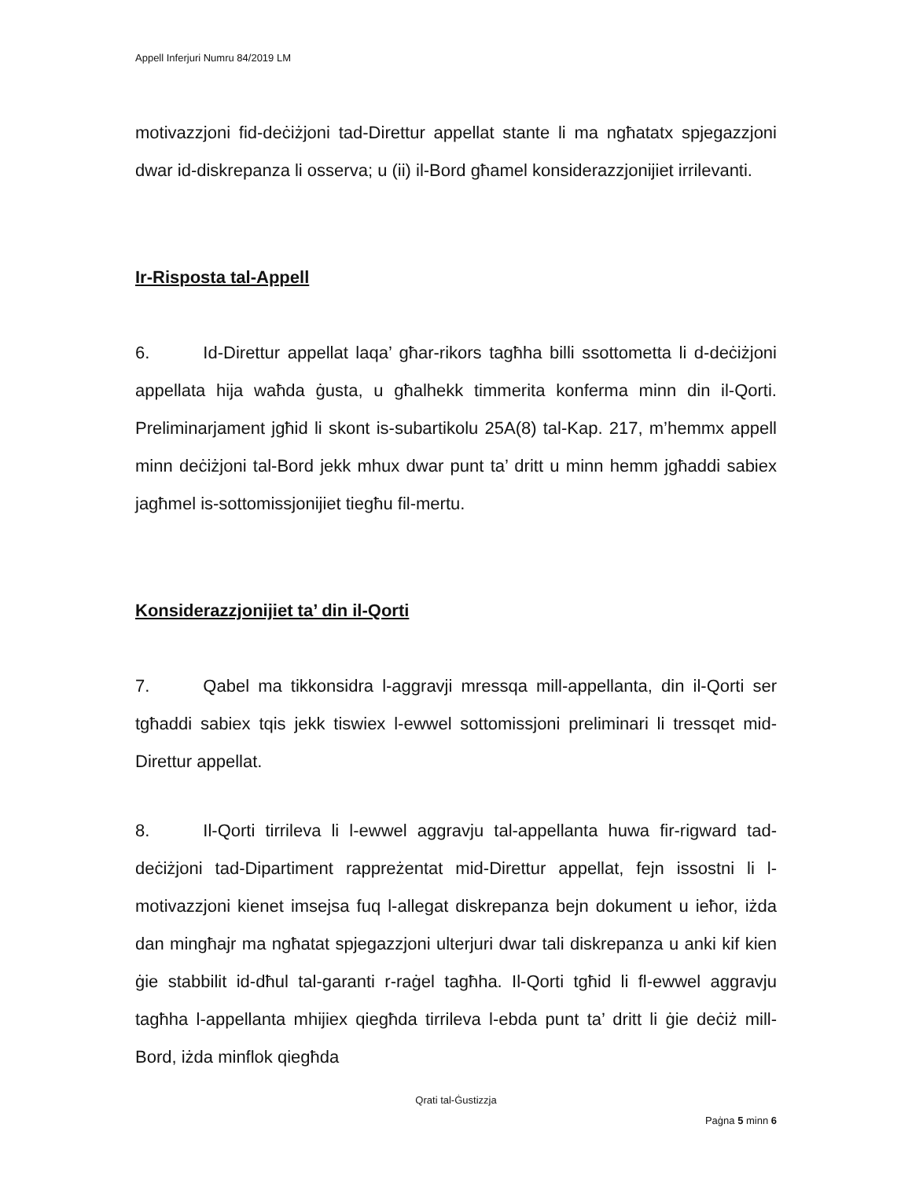Appell Inferjuri Numru 84/2019 LM
motivazzjoni fid-deċiżjoni tad-Direttur appellat stante li ma ngħatatx spjegazzjoni dwar id-diskrepanza li osserva; u (ii) il-Bord għamel konsiderazzjonijiet irrilevanti.
Ir-Risposta tal-Appell
6. Id-Direttur appellat laqa’ għar-rikors tagħha billi ssottometta li d-deċiżjoni appellata hija waħda ġusta, u għalhekk timmerita konferma minn din il-Qorti. Preliminarjament jgħid li skont is-subartikolu 25A(8) tal-Kap. 217, m’hemmx appell minn deċiżjoni tal-Bord jekk mhux dwar punt ta’ dritt u minn hemm jgħaddi sabiex jagħmel is-sottomissjonijiet tiegħu fil-mertu.
Konsiderazzjonijiet ta’ din il-Qorti
7. Qabel ma tikkonsidra l-aggravji mressqa mill-appellanta, din il-Qorti ser tgħaddi sabiex tqis jekk tiswiex l-ewwel sottomissjoni preliminari li tressqet mid-Direttur appellat.
8. Il-Qorti tirrileva li l-ewwel aggravju tal-appellanta huwa fir-rigward tad-deċiżjoni tad-Dipartiment rappreżentat mid-Direttur appellat, fejn issostni li l-motivazzjoni kienet imsejsa fuq l-allegat diskrepanza bejn dokument u ieħor, iżda dan mingħajr ma ngħatat spjegazzjoni ulterjuri dwar tali diskrepanza u anki kif kien ġie stabbilit id-dħul tal-garanti r-raġel tagħha. Il-Qorti tgħid li fl-ewwel aggravju tagħha l-appellanta mhijiex qiegħda tirrileva l-ebda punt ta’ dritt li ġie deċiż mill-Bord, iżda minflok qiegħda
Qrati tal-Ġustizzja
Paġna 5 minn 6